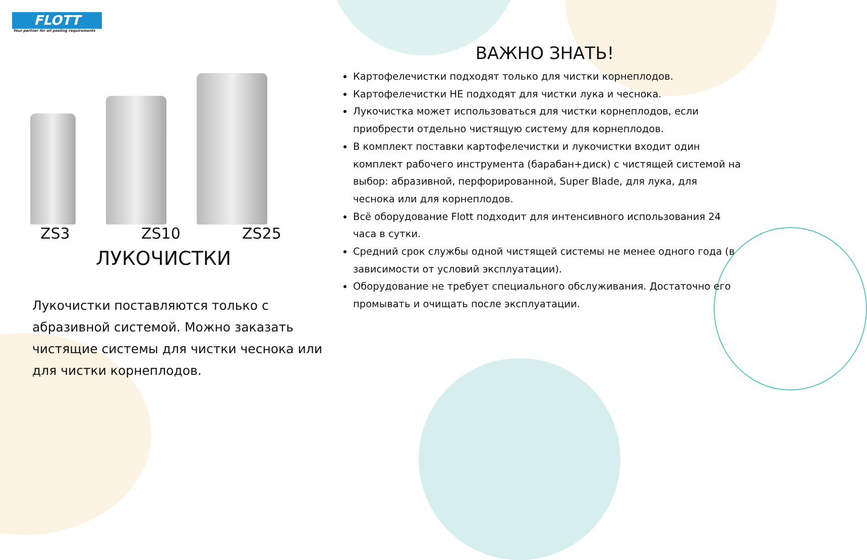FLOTT
Your partner for all peeling requirements
ZS3 ZS10 ZS25
ЛУКОЧИСТКИ
Лукочистки поставляются только с абразивной системой. Можно заказать чистящие системы для чистки чеснока или для чистки корнеплодов.
ВАЖНО ЗНАТЬ!
Картофелечистки подходят только для чистки корнеплодов.
Картофелечистки НЕ подходят для чистки лука и чеснока.
Лукочистка может использоваться для чистки корнеплодов, если приобрести отдельно чистящую систему для корнеплодов.
В комплект поставки картофелечистки и лукочистки входит один комплект рабочего инструмента (барабан+диск) с чистящей системой на выбор: абразивной, перфорированной, Super Blade, для лука, для чеснока или для корнеплодов.
Всё оборудование Flott подходит для интенсивного использования 24 часа в сутки.
Средний срок службы одной чистящей системы не менее одного года (в зависимости от условий эксплуатации).
Оборудование не требует специального обслуживания. Достаточно его промывать и очищать после эксплуатации.